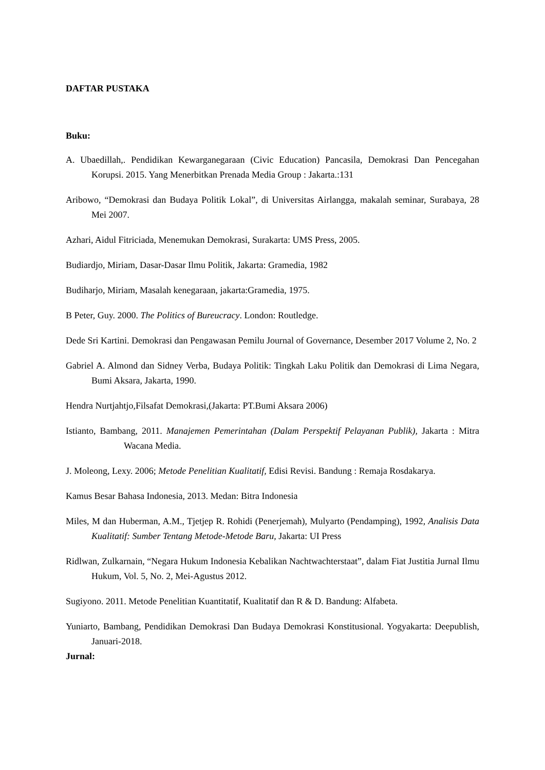DAFTAR PUSTAKA
Buku:
A. Ubaedillah,. Pendidikan Kewarganegaraan (Civic Education) Pancasila, Demokrasi Dan Pencegahan Korupsi. 2015. Yang Menerbitkan Prenada Media Group : Jakarta.:131
Aribowo, “Demokrasi dan Budaya Politik Lokal”, di Universitas Airlangga, makalah seminar, Surabaya, 28 Mei 2007.
Azhari, Aidul Fitriciada, Menemukan Demokrasi, Surakarta: UMS Press, 2005.
Budiardjo, Miriam, Dasar-Dasar Ilmu Politik, Jakarta: Gramedia, 1982
Budiharjo, Miriam, Masalah kenegaraan, jakarta:Gramedia, 1975.
B Peter, Guy. 2000. The Politics of Bureucracy. London: Routledge.
Dede Sri Kartini. Demokrasi dan Pengawasan Pemilu Journal of Governance, Desember 2017 Volume 2, No. 2
Gabriel A. Almond dan Sidney Verba, Budaya Politik: Tingkah Laku Politik dan Demokrasi di Lima Negara, Bumi Aksara, Jakarta, 1990.
Hendra Nurtjahtjo,Filsafat Demokrasi,(Jakarta: PT.Bumi Aksara 2006)
Istianto, Bambang, 2011. Manajemen Pemerintahan (Dalam Perspektif Pelayanan Publik), Jakarta : Mitra Wacana Media.
J. Moleong, Lexy. 2006; Metode Penelitian Kualitatif, Edisi Revisi. Bandung : Remaja Rosdakarya.
Kamus Besar Bahasa Indonesia, 2013. Medan: Bitra Indonesia
Miles, M dan Huberman, A.M., Tjetjep R. Rohidi (Penerjemah), Mulyarto (Pendamping), 1992, Analisis Data Kualitatif: Sumber Tentang Metode-Metode Baru, Jakarta: UI Press
Ridlwan, Zulkarnain, “Negara Hukum Indonesia Kebalikan Nachtwachterstaat”, dalam Fiat Justitia Jurnal Ilmu Hukum, Vol. 5, No. 2, Mei-Agustus 2012.
Sugiyono. 2011. Metode Penelitian Kuantitatif, Kualitatif dan R & D. Bandung: Alfabeta.
Yuniarto, Bambang, Pendidikan Demokrasi Dan Budaya Demokrasi Konstitusional. Yogyakarta: Deepublish, Januari-2018.
Jurnal: